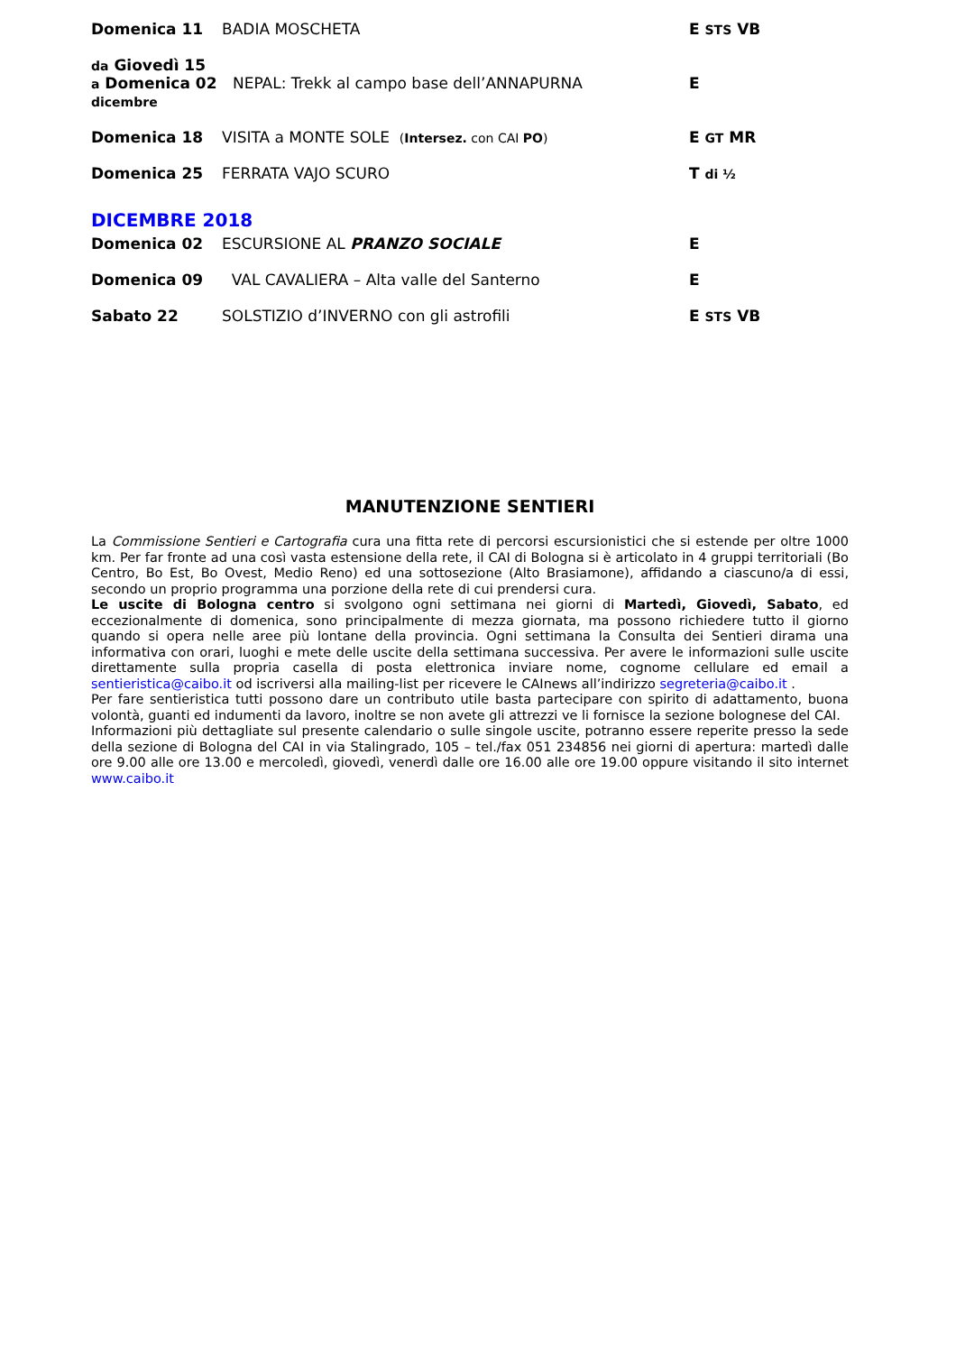Domenica 11
BADIA MOSCHETA
E STS VB
da Giovedì 15
a Domenica 02
dicembre
NEPAL: Trekk al campo base dell’ANNAPURNA
E
Domenica 18
VISITA a MONTE SOLE (Intersez. con CAI PO)
E GT MR
Domenica 25
FERRATA VAJO SCURO
T di ½
DICEMBRE 2018
Domenica 02
ESCURSIONE AL PRANZO SOCIALE
E
Domenica 09
VAL CAVALIERA – Alta valle del Santerno
E
Sabato 22
SOLSTIZIO d’INVERNO con gli astrofili
E STS VB
MANUTENZIONE SENTIERI
La Commissione Sentieri e Cartografia cura una fitta rete di percorsi escursionistici che si estende per oltre 1000 km. Per far fronte ad una così vasta estensione della rete, il CAI di Bologna si è articolato in 4 gruppi territoriali (Bo Centro, Bo Est, Bo Ovest, Medio Reno) ed una sottosezione (Alto Brasiamone), affidando a ciascuno/a di essi, secondo un proprio programma una porzione della rete di cui prendersi cura.
Le uscite di Bologna centro si svolgono ogni settimana nei giorni di Martedì, Giovedì, Sabato, ed eccezionalmente di domenica, sono principalmente di mezza giornata, ma possono richiedere tutto il giorno quando si opera nelle aree più lontane della provincia. Ogni settimana la Consulta dei Sentieri dirama una informativa con orari, luoghi e mete delle uscite della settimana successiva. Per avere le informazioni sulle uscite direttamente sulla propria casella di posta elettronica inviare nome, cognome cellulare ed email a sentieristica@caibo.it od iscriversi alla mailing-list per ricevere le CAInews all’indirizzo segreteria@caibo.it .
Per fare sentieristica tutti possono dare un contributo utile basta partecipare con spirito di adattamento, buona volontà, guanti ed indumenti da lavoro, inoltre se non avete gli attrezzi ve li fornisce la sezione bolognese del CAI.
Informazioni più dettagliate sul presente calendario o sulle singole uscite, potranno essere reperite presso la sede della sezione di Bologna del CAI in via Stalingrado, 105 – tel./fax 051 234856 nei giorni di apertura: martedì dalle ore 9.00 alle ore 13.00 e mercoledì, giovedì, venerdì dalle ore 16.00 alle ore 19.00 oppure visitando il sito internet www.caibo.it